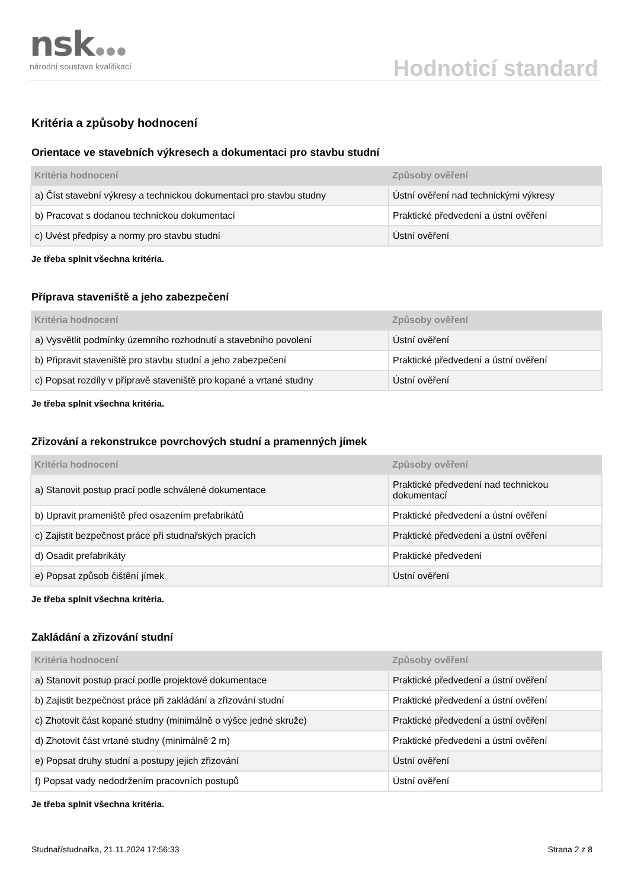nsk
národní soustava kvalifikací
Hodnoticí standard
Kritéria a způsoby hodnocení
Orientace ve stavebních výkresech a dokumentaci pro stavbu studní
| Kritéria hodnocení | Způsoby ověření |
| --- | --- |
| a) Číst stavební výkresy a technickou dokumentaci pro stavbu studny | Ústní ověření nad technickými výkresy |
| b) Pracovat s dodanou technickou dokumentací | Praktické předvedení a ústní ověření |
| c) Uvést předpisy a normy pro stavbu studní | Ústní ověření |
Je třeba splnit všechna kritéria.
Příprava staveniště a jeho zabezpečení
| Kritéria hodnocení | Způsoby ověření |
| --- | --- |
| a) Vysvětlit podmínky územního rozhodnutí a stavebního povolení | Ústní ověření |
| b) Připravit staveniště pro stavbu studní a jeho zabezpečení | Praktické předvedení a ústní ověření |
| c) Popsat rozdíly v přípravě staveniště pro kopané a vrtané studny | Ústní ověření |
Je třeba splnit všechna kritéria.
Zřizování a rekonstrukce povrchových studní a pramenných jímek
| Kritéria hodnocení | Způsoby ověření |
| --- | --- |
| a) Stanovit postup prací podle schválené dokumentace | Praktické předvedení nad technickou dokumentací |
| b) Upravit prameniště před osazením prefabrikátů | Praktické předvedení a ústní ověření |
| c) Zajistit bezpečnost práce při studnařských pracích | Praktické předvedení a ústní ověření |
| d) Osadit prefabrikáty | Praktické předvedení |
| e) Popsat způsob čištění jímek | Ústní ověření |
Je třeba splnit všechna kritéria.
Zakládání a zřizování studní
| Kritéria hodnocení | Způsoby ověření |
| --- | --- |
| a) Stanovit postup prací podle projektové dokumentace | Praktické předvedení a ústní ověření |
| b) Zajistit bezpečnost práce při zakládání a zřizování studní | Praktické předvedení a ústní ověření |
| c) Zhotovit část kopané studny (minimálně o výšce jedné skruže) | Praktické předvedení a ústní ověření |
| d) Zhotovit část vrtané studny (minimálně 2 m) | Praktické předvedení a ústní ověření |
| e) Popsat druhy studní a postupy jejich zřizování | Ústní ověření |
| f) Popsat vady nedodržením pracovních postupů | Ústní ověření |
Je třeba splnit všechna kritéria.
Studnař/studnařka, 21.11.2024 17:56:33 Strana 2 z 8